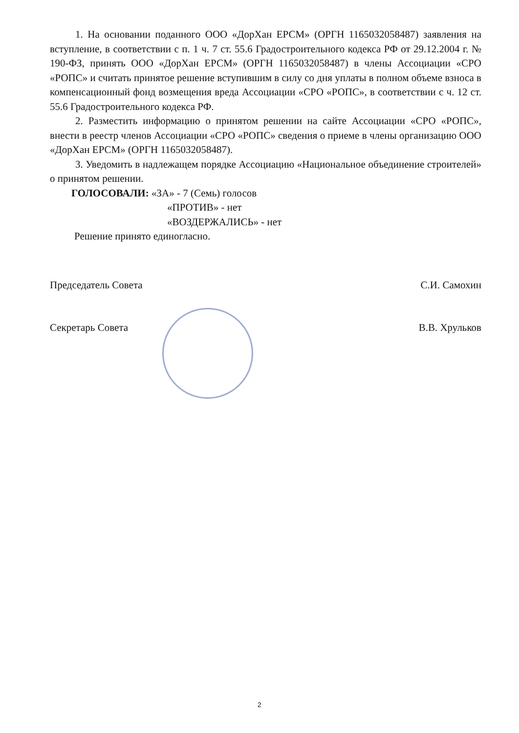1. На основании поданного ООО «ДорХан ЕРСМ» (ОРГН 1165032058487) заявления на вступление, в соответствии с п. 1 ч. 7 ст. 55.6 Градостроительного кодекса РФ от 29.12.2004 г. № 190-ФЗ, принять ООО «ДорХан ЕРСМ» (ОРГН 1165032058487) в члены Ассоциации «СРО «РОПС» и считать принятое решение вступившим в силу со дня уплаты в полном объеме взноса в компенсационный фонд возмещения вреда Ассоциации «СРО «РОПС», в соответствии с ч. 12 ст. 55.6 Градостроительного кодекса РФ.
2. Разместить информацию о принятом решении на сайте Ассоциации «СРО «РОПС», внести в реестр членов Ассоциации «СРО «РОПС» сведения о приеме в члены организацию ООО «ДорХан ЕРСМ» (ОРГН 1165032058487).
3. Уведомить в надлежащем порядке Ассоциацию «Национальное объединение строителей» о принятом решении.
ГОЛОСОВАЛИ: «ЗА» - 7 (Семь) голосов
«ПРОТИВ» - нет
«ВОЗДЕРЖАЛИСЬ» - нет
Решение принято единогласно.
Председатель Совета С.И. Самохин
Секретарь Совета В.В. Хрульков
2